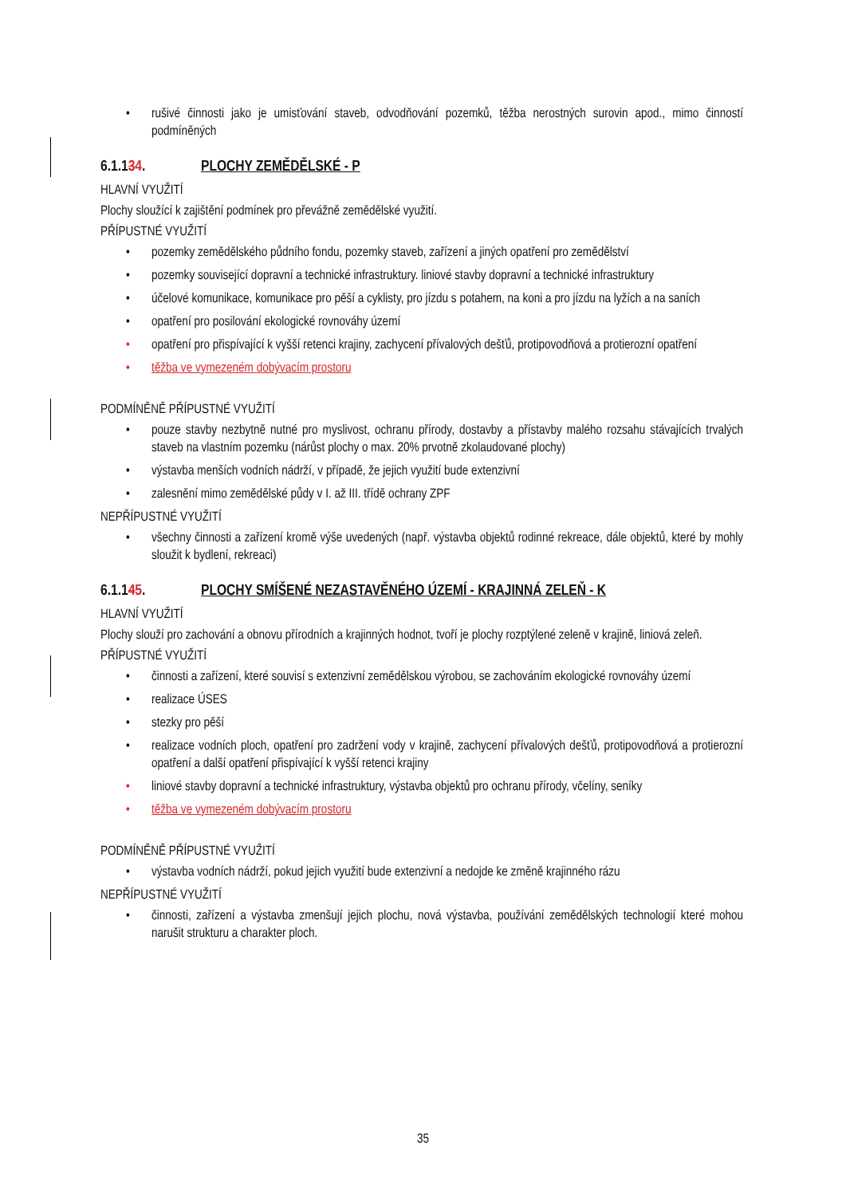• rušivé činnosti jako je umisťování staveb, odvodňování pozemků, těžba nerostných surovin apod., mimo činností podmíněných
6.1.134. PLOCHY ZEMĚDĚLSKÉ - P
HLAVNÍ VYUŽITÍ
Plochy sloužící k zajištění podmínek pro převážně zemědělské využití.
PŘÍPUSTNÉ VYUŽITÍ
• pozemky zemědělského půdního fondu, pozemky staveb, zařízení a jiných opatření pro zemědělství
• pozemky související dopravní a technické infrastruktury. liniové stavby dopravní a technické infrastruktury
• účelové komunikace, komunikace pro pěší a cyklisty, pro jízdu s potahem, na koni a pro jízdu na lyžích a na saních
• opatření pro posilování ekologické rovnováhy území
• opatření pro přispívající k vyšší retenci krajiny, zachycení přívalových dešťů, protipovodňová a protierozní opatření
• těžba ve vymezeném dobývacím prostoru
PODMÍNĚNĚ PŘÍPUSTNÉ VYUŽITÍ
• pouze stavby nezbytně nutné pro myslivost, ochranu přírody, dostavby a přístavby malého rozsahu stávajících trvalých staveb na vlastním pozemku (nárůst plochy o max. 20% prvotně zkolaudované plochy)
• výstavba menších vodních nádrží, v případě, že jejich využití bude extenzivní
• zalesnění mimo zemědělské půdy v I. až III. třídě ochrany ZPF
NEPŘÍPUSTNÉ VYUŽITÍ
• všechny činnosti a zařízení kromě výše uvedených (např. výstavba objektů rodinné rekreace, dále objektů, které by mohly sloužit k bydlení, rekreaci)
6.1.145. PLOCHY SMÍŠENÉ NEZASTAVĚNÉHO ÚZEMÍ - KRAJINNÁ ZELEŇ - K
HLAVNÍ VYUŽITÍ
Plochy slouží pro zachování a obnovu přírodních a krajinných hodnot, tvoří je plochy rozptýlené zeleně v krajině, liniová zeleň.
PŘÍPUSTNÉ VYUŽITÍ
• činnosti a zařízení, které souvisí s extenzivní zemědělskou výrobou, se zachováním ekologické rovnováhy území
• realizace ÚSES
• stezky pro pěší
• realizace vodních ploch, opatření pro zadržení vody v krajině, zachycení přívalových dešťů, protipovodňová a protierozní opatření a další opatření přispívající k vyšší retenci krajiny
• liniové stavby dopravní a technické infrastruktury, výstavba objektů pro ochranu přírody, včelíny, seníky
• těžba ve vymezeném dobývacím prostoru
PODMÍNĚNĚ PŘÍPUSTNÉ VYUŽITÍ
• výstavba vodních nádrží, pokud jejich využití bude extenzivní a nedojde ke změně krajinného rázu
NEPŘÍPUSTNÉ VYUŽITÍ
• činnosti, zařízení a výstavba zmenšují jejich plochu, nová výstavba, používání zemědělských technologií které mohou narušit strukturu a charakter ploch.
35